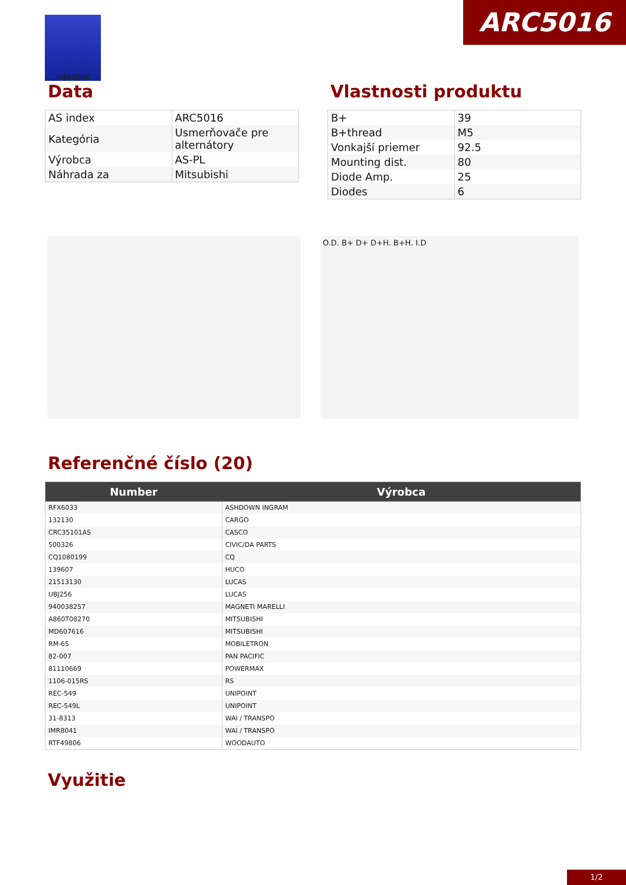ARC5016 interlink
Data
| AS index | ARC5016 |
| Kategória | Usmerňovače pre alternátory |
| Výrobca | AS-PL |
| Náhrada za | Mitsubishi |
Vlastnosti produktu
| B+ | 39 |
| B+thread | M5 |
| Vonkajší priemer | 92.5 |
| Mounting dist. | 80 |
| Diode Amp. | 25 |
| Diodes | 6 |
O.D. B+ D+ D+H. B+H. I.D
Referenčné číslo (20)
| Number | Výrobca |
| --- | --- |
| RFX6033 | ASHDOWN INGRAM |
| 132130 | CARGO |
| CRC35101AS | CASCO |
| 500326 | CIVIC/DA PARTS |
| CQ1080199 | CQ |
| 139607 | HUCO |
| 21513130 | LUCAS |
| UBJ256 | LUCAS |
| 940038257 | MAGNETI MARELLI |
| A860T08270 | MITSUBISHI |
| MD607616 | MITSUBISHI |
| RM-65 | MOBILETRON |
| 82-007 | PAN PACIFIC |
| 81110669 | POWERMAX |
| 1106-015RS | RS |
| REC-549 | UNIPOINT |
| REC-549L | UNIPOINT |
| 31-8313 | WAI / TRANSPO |
| IMR8041 | WAI / TRANSPO |
| RTF49806 | WOODAUTO |
Využitie
1/2